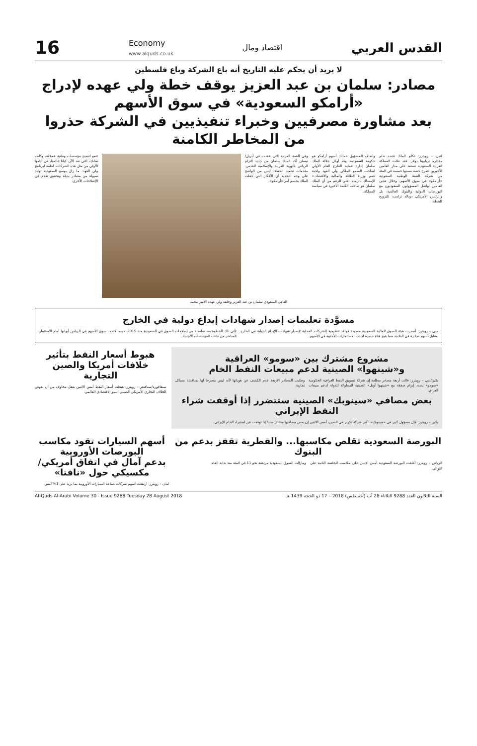16 Economy
www.alquds.co.uk اقتصاد ومال القدس العربي
لا يريد أن يحكم عليه التاريخ أنه باع الشركة وباع فلسطين
مصادر: سلمان بن عبد العزيز يوقف خطة ولي عهده لإدراج «أرامكو السعودية» في سوق الأسهم
بعد مشاورة مصرفيين وخبراء تنفيذيين في الشركة حذروا من المخاطر الكامنة
لندن – رويترز: تكلم الملك فتبدد حلم مقداره تريليونا دولار. فقد ظلت المملكة العربية السعودية تستعد على مدار العامين الأخيرين لطرح حصة نسبتها خمسة في المئة من شركة النفط الوطنية السعودية «أرامكو» في سوق الأسهم. وخلال هذين العامين تواصل المسؤولون السعوديون مع البورصات الدولية والبنوك العالمية، بل والرئيس الأمريكي دونالد ترامب، للترويج للخطة.
وأضاف المسؤول «مالك أسهم أرامكو هو حكومة السعودية. وقد أوكل جلالة الملك سلمان إدارة عملية الطرح العام الأولي لصاحب السمو الملكي ولي العهد ولجنة تضم وزراء الطاقة والمالية والاقتصاد.» الإمساك بالزمام: على الرغم من أن الملك سلمان هو صاحب الكلمة الأخيرة في سياسة المملكة.
وفي القمة العربية التي عقدت في أبريل/نيسان أكد الملك سلمان من جديد التزام الرياض بالهوية العربية والإسلامية للقدس. مقدمات تجميد الخطة: ليس من الواضح على وجه التحديد أي الأفكار التي جعلت الملك يحسم أمر «أرامكو».
تنمو لتصبح مؤسسات وطنية عملاقة، وكانت سابك، التي تعد الآن كيانا عالميا، في أيامها الأولى من مثل هذه الشركات. لطمة لبرنامج ولي العهد: ما زال بوسع السعودية توليد سيولة من مصادر بديلة وتحقيق تقدم في الإصلاحات الأخرى.
العاهل السعودي سلمان بن عبد العزيز وخلفه ولي عهده الأمير محمد
مسوَّدة تعليمات إصدار شهادات إيداع دولية في الخارج
دبي – رويترز: أصدرت هيئة السوق المالية السعودية مسودة قواعد تنظيمية للشركات المحلية لإصدار شهادات الإيداع الدولية في الخارج مقابل أسهم صادرة في البلادة، مما يتيح قناة جديدة لجذب الاستثمارات الأجنبية في الأسهم.
تأتي تلك الخطوة بعد سلسلة من إصلاحات السوق في السعودية منذ 2015، حينما فتحت سوق الأسهم في الرياض أبوابها أمام الاستثمار المباشر من جانب المؤسسات الأجنبية.
مشروع مشترك بين «سومو» العراقية
و«شينهوا» الصينية لدعم مبيعات النفط الخام
بكين/دبي – رويترز: قالت أربعة مصادر مطلعة إن شركة تسويق النفط العراقية الحكومية «سومو» بصدد إبرام صفقة مع «شينهوا أويل» الصينية المملوكة للدولة لدعم مبيعات العراق.
وطلبت المصادر الأربعة عدم الكشف عن هوياتها لأنه ليس مصرحا لها بمناقشة مسائل تجارية.
بعض مصافي «سينوبك» الصينية ستتضرر إذا أوقفت شراء النفط الإيراني
بكين – رويترز: قال مسؤول كبير في «سينوبك»، أكبر شركة تكرير في الصين، أمس الاثنين إن بعض مصافيها ستتأثر سلبا إذا توقفت عن استيراد الخام الإيراني.
هبوط أسعار النفط بتأثير
خلافات أمريكا والصين التجارية
سنغافورة/ستافنغر – رويترز: هبطت أسعار النفط أمس الاثنين بفعل مخاوف من أن يقوض الخلاف التجاري الأمريكي الصيني النمو الاقتصادي العالمي.
البورصة السعودية تقلص مكاسبها... والقطرية تقفز بدعم من البنوك
الرياض – رويترز: أغلقت البورصة السعودية أمس الإثنين على مكاسب للجلسة الثانية على التوالي.
ومازالت السوق السعودية مرتفعة نحو 11 في المئة منذ بداية العام.
أسهم السيارات تقود مكاسب البورصات الأوروبية
بدعم آمال في اتفاق أمريكي/ مكسيكي حول «نافتا»
لندن – رويترز: ارتفعت أسهم شركات صناعة السيارات الأوروبية بما يزيد على 1% أمس.
Al-Quds Al-Arabi Volume 30 - Issue 9288 Tuesday 28 August 2018 السنة الثلاثون العدد 9288 الثلاثاء 28 آب (أغسطس) 2018 – 17 ذو الحجة 1439 هـ